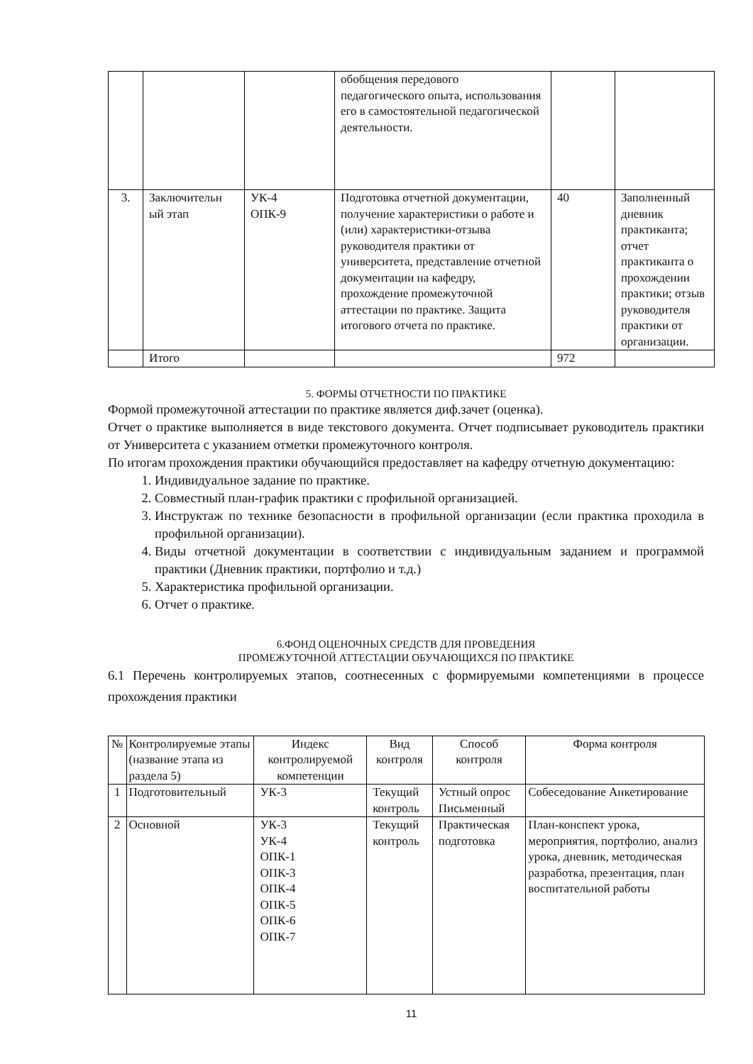| | | | обобщения передового педагогического опыта, использования его в самостоятельной педагогической деятельности. | | |
| 3. | Заключительн ый этап | УК-4 ОПК-9 | Подготовка отчетной документации, получение характеристики о работе и (или) характеристики-отзыва руководителя практики от университета, представление отчетной документации на кафедру, прохождение промежуточной аттестации по практике. Защита итогового отчета по практике. | 40 | Заполненный дневник практиканта; отчет практиканта о прохождении практики; отзыв руководителя практики от организации. |
| | Итого | | | 972 | |
5. ФОРМЫ ОТЧЕТНОСТИ ПО ПРАКТИКЕ
Формой промежуточной аттестации по практике является диф.зачет (оценка).
Отчет о практике выполняется в виде текстового документа. Отчет подписывает руководитель практики от Университета с указанием отметки промежуточного контроля.
По итогам прохождения практики обучающийся предоставляет на кафедру отчетную документацию:
1. Индивидуальное задание по практике.
2. Совместный план-график практики с профильной организацией.
3. Инструктаж по технике безопасности в профильной организации (если практика проходила в профильной организации).
4. Виды отчетной документации в соответствии с индивидуальным заданием и программой практики (Дневник практики, портфолио и т.д.)
5. Характеристика профильной организации.
6. Отчет о практике.
6.ФОНД ОЦЕНОЧНЫХ СРЕДСТВ ДЛЯ ПРОВЕДЕНИЯ
ПРОМЕЖУТОЧНОЙ АТТЕСТАЦИИ ОБУЧАЮЩИХСЯ ПО ПРАКТИКЕ
6.1 Перечень контролируемых этапов, соотнесенных с формируемыми компетенциями в процессе прохождения практики
| № | Контролируемые этапы (название этапа из раздела 5) | Индекс контролируемой компетенции | Вид контроля | Способ контроля | Форма контроля |
| --- | --- | --- | --- | --- | --- |
| 1 | Подготовительный | УК-3 | Текущий контроль | Устный опрос Письменный | Собеседование Анкетирование |
| 2 | Основной | УК-3 УК-4 ОПК-1 ОПК-3 ОПК-4 ОПК-5 ОПК-6 ОПК-7 | Текущий контроль | Практическая подготовка | План-конспект урока, мероприятия, портфолио, анализ урока, дневник, методическая разработка, презентация, план воспитательной работы |
11